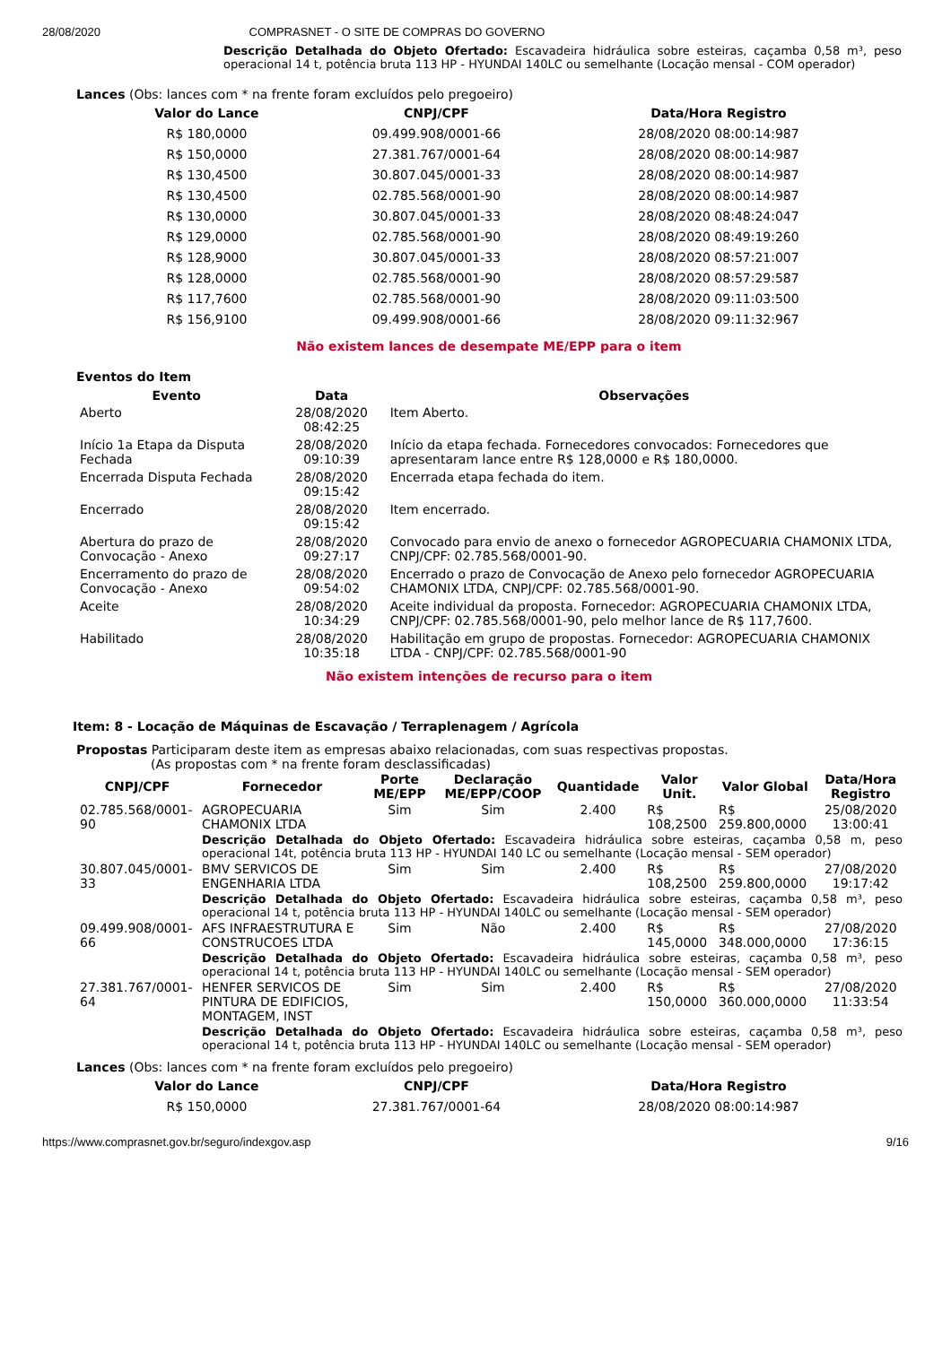28/08/2020 COMPRASNET - O SITE DE COMPRAS DO GOVERNO
Descrição Detalhada do Objeto Ofertado: Escavadeira hidráulica sobre esteiras, caçamba 0,58 m³, peso operacional 14 t, potência bruta 113 HP - HYUNDAI 140LC ou semelhante (Locação mensal - COM operador)
Lances (Obs: lances com * na frente foram excluídos pelo pregoeiro)
| Valor do Lance | CNPJ/CPF | Data/Hora Registro |
| --- | --- | --- |
| R$ 180,0000 | 09.499.908/0001-66 | 28/08/2020 08:00:14:987 |
| R$ 150,0000 | 27.381.767/0001-64 | 28/08/2020 08:00:14:987 |
| R$ 130,4500 | 30.807.045/0001-33 | 28/08/2020 08:00:14:987 |
| R$ 130,4500 | 02.785.568/0001-90 | 28/08/2020 08:00:14:987 |
| R$ 130,0000 | 30.807.045/0001-33 | 28/08/2020 08:48:24:047 |
| R$ 129,0000 | 02.785.568/0001-90 | 28/08/2020 08:49:19:260 |
| R$ 128,9000 | 30.807.045/0001-33 | 28/08/2020 08:57:21:007 |
| R$ 128,0000 | 02.785.568/0001-90 | 28/08/2020 08:57:29:587 |
| R$ 117,7600 | 02.785.568/0001-90 | 28/08/2020 09:11:03:500 |
| R$ 156,9100 | 09.499.908/0001-66 | 28/08/2020 09:11:32:967 |
Não existem lances de desempate ME/EPP para o item
Eventos do Item
| Evento | Data | Observações |
| --- | --- | --- |
| Aberto | 28/08/2020 08:42:25 | Item Aberto. |
| Início 1a Etapa da Disputa Fechada | 28/08/2020 09:10:39 | Início da etapa fechada. Fornecedores convocados: Fornecedores que apresentaram lance entre R$ 128,0000 e R$ 180,0000. |
| Encerrada Disputa Fechada | 28/08/2020 09:15:42 | Encerrada etapa fechada do item. |
| Encerrado | 28/08/2020 09:15:42 | Item encerrado. |
| Abertura do prazo de Convocação - Anexo | 28/08/2020 09:27:17 | Convocado para envio de anexo o fornecedor AGROPECUARIA CHAMONIX LTDA, CNPJ/CPF: 02.785.568/0001-90. |
| Encerramento do prazo de Convocação - Anexo | 28/08/2020 09:54:02 | Encerrado o prazo de Convocação de Anexo pelo fornecedor AGROPECUARIA CHAMONIX LTDA, CNPJ/CPF: 02.785.568/0001-90. |
| Aceite | 28/08/2020 10:34:29 | Aceite individual da proposta. Fornecedor: AGROPECUARIA CHAMONIX LTDA, CNPJ/CPF: 02.785.568/0001-90, pelo melhor lance de R$ 117,7600. |
| Habilitado | 28/08/2020 10:35:18 | Habilitação em grupo de propostas. Fornecedor: AGROPECUARIA CHAMONIX LTDA - CNPJ/CPF: 02.785.568/0001-90 |
Não existem intenções de recurso para o item
Item: 8 - Locação de Máquinas de Escavação / Terraplenagem / Agrícola
Propostas Participaram deste item as empresas abaixo relacionadas, com suas respectivas propostas.
(As propostas com * na frente foram desclassificadas)
| CNPJ/CPF | Fornecedor | Porte ME/EPP | Declaração ME/EPP/COOP | Quantidade | Valor Unit. | Valor Global | Data/Hora Registro |
| --- | --- | --- | --- | --- | --- | --- | --- |
| 02.785.568/0001-90 | AGROPECUARIA CHAMONIX LTDA | Sim | Sim | 2.400 | R$ 108,2500 | R$ 259.800,0000 | 25/08/2020 13:00:41 |
| | Descrição Detalhada do Objeto Ofertado: Escavadeira hidráulica sobre esteiras, caçamba 0,58 m, peso operacional 14t, potência bruta 113 HP - HYUNDAI 140 LC ou semelhante (Locação mensal - SEM operador) | | | | | | |
| 30.807.045/0001-33 | BMV SERVICOS DE ENGENHARIA LTDA | Sim | Sim | 2.400 | R$ 108,2500 | R$ 259.800,0000 | 27/08/2020 19:17:42 |
| | Descrição Detalhada do Objeto Ofertado: Escavadeira hidráulica sobre esteiras, caçamba 0,58 m³, peso operacional 14 t, potência bruta 113 HP - HYUNDAI 140LC ou semelhante (Locação mensal - SEM operador) | | | | | | |
| 09.499.908/0001-66 | AFS INFRAESTRUTURA E CONSTRUCOES LTDA | Sim | Não | 2.400 | R$ 145,0000 | R$ 348.000,0000 | 27/08/2020 17:36:15 |
| | Descrição Detalhada do Objeto Ofertado: Escavadeira hidráulica sobre esteiras, caçamba 0,58 m³, peso operacional 14 t, potência bruta 113 HP - HYUNDAI 140LC ou semelhante (Locação mensal - SEM operador) | | | | | | |
| 27.381.767/0001-64 | HENFER SERVICOS DE PINTURA DE EDIFICIOS, MONTAGEM, INST | Sim | Sim | 2.400 | R$ 150,0000 | R$ 360.000,0000 | 27/08/2020 11:33:54 |
| | Descrição Detalhada do Objeto Ofertado: Escavadeira hidráulica sobre esteiras, caçamba 0,58 m³, peso operacional 14 t, potência bruta 113 HP - HYUNDAI 140LC ou semelhante (Locação mensal - SEM operador) | | | | | | |
Lances (Obs: lances com * na frente foram excluídos pelo pregoeiro)
| Valor do Lance | CNPJ/CPF | Data/Hora Registro |
| --- | --- | --- |
| R$ 150,0000 | 27.381.767/0001-64 | 28/08/2020 08:00:14:987 |
https://www.comprasnet.gov.br/seguro/indexgov.asp 9/16